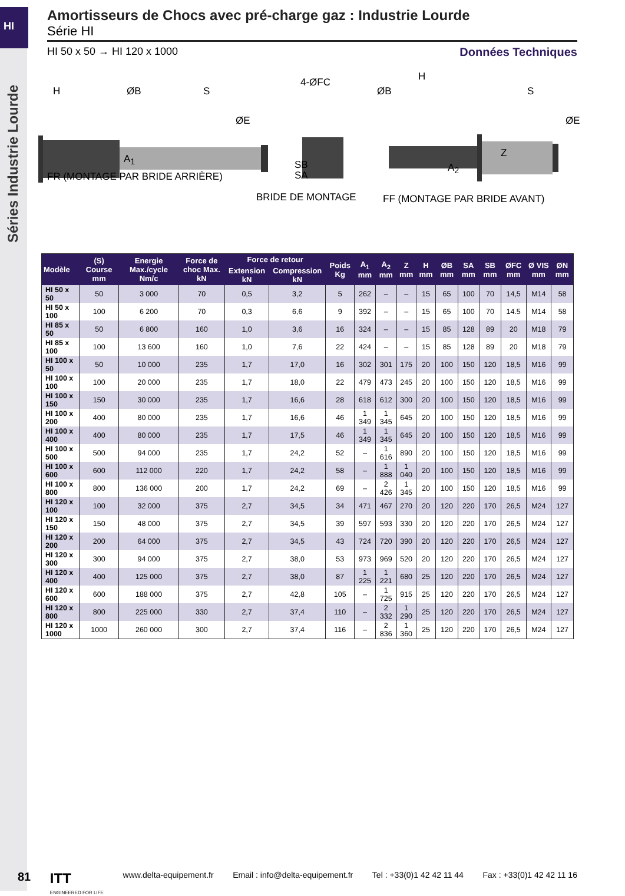HI
Séries Industrie Lourde
Amortisseurs de Chocs avec pré-charge gaz : Industrie Lourde
Série HI
HI 50 x 50 → HI 120 x 1000 Données Techniques
H ØB S
ØE
A<sub>1</sub>
FR (MONTAGE PAR BRIDE ARRIÈRE)
4-ØFC
SB
SA
BRIDE DE MONTAGE
ØB
H
S
ØE
Z
A<sub>2</sub>
FF (MONTAGE PAR BRIDE AVANT)
| Modèle | (S) Course mm | Energie Max./cycle Nm/c | Force de choc Max. kN | Force de retour | | Poids Kg | A<sub>1</sub> mm | A<sub>2</sub> mm | Z mm | H mm | ØB mm | SA mm | SB mm | ØFC mm | Ø VIS mm | ØN mm |
| --- | --- | --- | --- | --- | --- | --- | --- | --- | --- | --- | --- | --- | --- | --- | --- | --- |
| | | | | Extension kN | Compression kN | | | | | | | | | | | |
| HI 50 x 50 | 50 | 3 000 | 70 | 0,5 | 3,2 | 5 | 262 | – | – | 15 | 65 | 100 | 70 | 14,5 | M14 | 58 |
| HI 50 x 100 | 100 | 6 200 | 70 | 0,3 | 6,6 | 9 | 392 | – | – | 15 | 65 | 100 | 70 | 14.5 | M14 | 58 |
| HI 85 x 50 | 50 | 6 800 | 160 | 1,0 | 3,6 | 16 | 324 | – | – | 15 | 85 | 128 | 89 | 20 | M18 | 79 |
| HI 85 x 100 | 100 | 13 600 | 160 | 1,0 | 7,6 | 22 | 424 | – | – | 15 | 85 | 128 | 89 | 20 | M18 | 79 |
| HI 100 x 50 | 50 | 10 000 | 235 | 1,7 | 17,0 | 16 | 302 | 301 | 175 | 20 | 100 | 150 | 120 | 18,5 | M16 | 99 |
| HI 100 x 100 | 100 | 20 000 | 235 | 1,7 | 18,0 | 22 | 479 | 473 | 245 | 20 | 100 | 150 | 120 | 18,5 | M16 | 99 |
| HI 100 x 150 | 150 | 30 000 | 235 | 1,7 | 16,6 | 28 | 618 | 612 | 300 | 20 | 100 | 150 | 120 | 18,5 | M16 | 99 |
| HI 100 x 200 | 400 | 80 000 | 235 | 1,7 | 16,6 | 46 | 1 349 | 1 345 | 645 | 20 | 100 | 150 | 120 | 18,5 | M16 | 99 |
| HI 100 x 400 | 400 | 80 000 | 235 | 1,7 | 17,5 | 46 | 1 349 | 1 345 | 645 | 20 | 100 | 150 | 120 | 18,5 | M16 | 99 |
| HI 100 x 500 | 500 | 94 000 | 235 | 1,7 | 24,2 | 52 | – | 1 616 | 890 | 20 | 100 | 150 | 120 | 18,5 | M16 | 99 |
| HI 100 x 600 | 600 | 112 000 | 220 | 1,7 | 24,2 | 58 | – | 1 888 | 1 040 | 20 | 100 | 150 | 120 | 18,5 | M16 | 99 |
| HI 100 x 800 | 800 | 136 000 | 200 | 1,7 | 24,2 | 69 | – | 2 426 | 1 345 | 20 | 100 | 150 | 120 | 18,5 | M16 | 99 |
| HI 120 x 100 | 100 | 32 000 | 375 | 2,7 | 34,5 | 34 | 471 | 467 | 270 | 20 | 120 | 220 | 170 | 26,5 | M24 | 127 |
| HI 120 x 150 | 150 | 48 000 | 375 | 2,7 | 34,5 | 39 | 597 | 593 | 330 | 20 | 120 | 220 | 170 | 26,5 | M24 | 127 |
| HI 120 x 200 | 200 | 64 000 | 375 | 2,7 | 34,5 | 43 | 724 | 720 | 390 | 20 | 120 | 220 | 170 | 26,5 | M24 | 127 |
| HI 120 x 300 | 300 | 94 000 | 375 | 2,7 | 38,0 | 53 | 973 | 969 | 520 | 20 | 120 | 220 | 170 | 26,5 | M24 | 127 |
| HI 120 x 400 | 400 | 125 000 | 375 | 2,7 | 38,0 | 87 | 1 225 | 1 221 | 680 | 25 | 120 | 220 | 170 | 26,5 | M24 | 127 |
| HI 120 x 600 | 600 | 188 000 | 375 | 2,7 | 42,8 | 105 | – | 1 725 | 915 | 25 | 120 | 220 | 170 | 26,5 | M24 | 127 |
| HI 120 x 800 | 800 | 225 000 | 330 | 2,7 | 37,4 | 110 | – | 2 332 | 1 290 | 25 | 120 | 220 | 170 | 26,5 | M24 | 127 |
| HI 120 x 1000 | 1000 | 260 000 | 300 | 2,7 | 37,4 | 116 | – | 2 836 | 1 360 | 25 | 120 | 220 | 170 | 26,5 | M24 | 127 |
81 ITT
ENGINEERED FOR LIFE www.delta-equipement.fr Email : info@delta-equipement.fr Tel : +33(0)1 42 42 11 44 Fax : +33(0)1 42 42 11 16